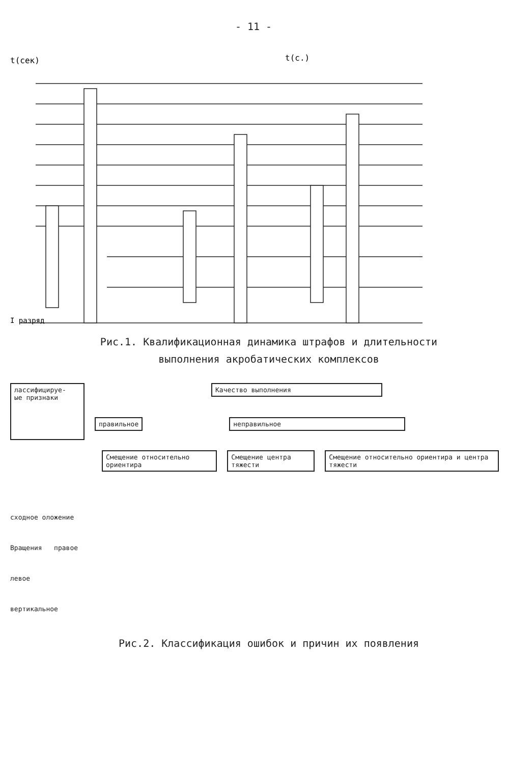- 11 -
t(сек)
t(c.)
I разряд
Рис.1. Квалификационная динамика штрафов и длительности
выполнения акробатических комплексов
лассифицируе-
ые признаки
Качество выполнения
правильное неправильное
Смещение относительно ориентира
Смещение центра тяжести Смещение относительно ориентира и центра тяжести
сходное оложение
Вращения правое
левое
вертикальное
Рис.2. Классификация ошибок и причин их появления